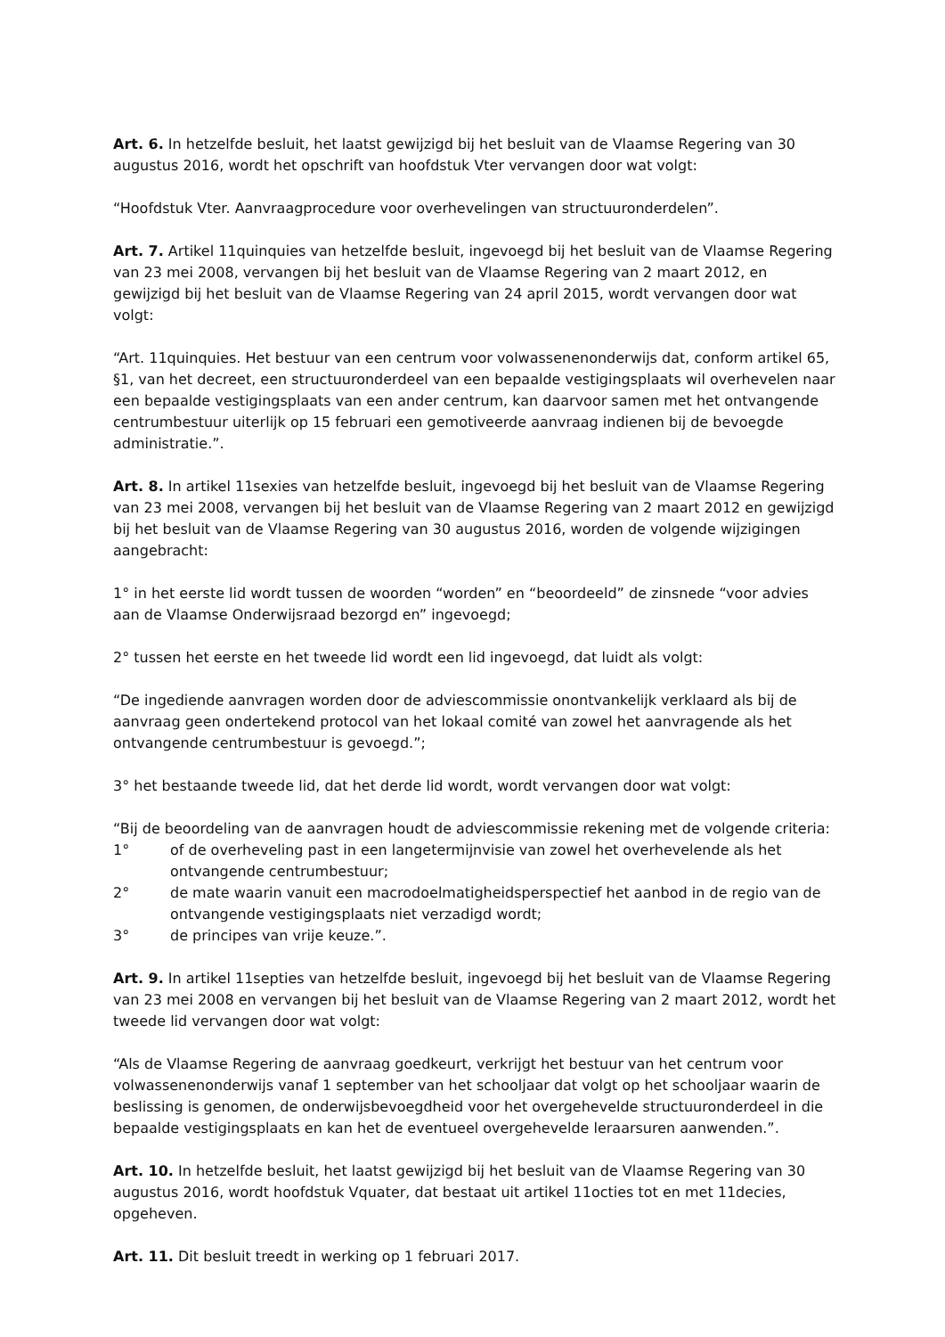Art. 6. In hetzelfde besluit, het laatst gewijzigd bij het besluit van de Vlaamse Regering van 30 augustus 2016, wordt het opschrift van hoofdstuk Vter vervangen door wat volgt:
“Hoofdstuk Vter. Aanvraagprocedure voor overhevelingen van structuuronderdelen”.
Art. 7. Artikel 11quinquies van hetzelfde besluit, ingevoegd bij het besluit van de Vlaamse Regering van 23 mei 2008, vervangen bij het besluit van de Vlaamse Regering van 2 maart 2012, en gewijzigd bij het besluit van de Vlaamse Regering van 24 april 2015, wordt vervangen door wat volgt:
“Art. 11quinquies. Het bestuur van een centrum voor volwassenenonderwijs dat, conform artikel 65, §1, van het decreet, een structuuronderdeel van een bepaalde vestigingsplaats wil overhevelen naar een bepaalde vestigingsplaats van een ander centrum, kan daarvoor samen met het ontvangende centrumbestuur uiterlijk op 15 februari een gemotiveerde aanvraag indienen bij de bevoegde administratie.”.
Art. 8. In artikel 11sexies van hetzelfde besluit, ingevoegd bij het besluit van de Vlaamse Regering van 23 mei 2008, vervangen bij het besluit van de Vlaamse Regering van 2 maart 2012 en gewijzigd bij het besluit van de Vlaamse Regering van 30 augustus 2016, worden de volgende wijzigingen aangebracht:
1° in het eerste lid wordt tussen de woorden “worden” en “beoordeeld” de zinsnede “voor advies aan de Vlaamse Onderwijsraad bezorgd en” ingevoegd;
2° tussen het eerste en het tweede lid wordt een lid ingevoegd, dat luidt als volgt:
“De ingediende aanvragen worden door de adviescommissie onontvankelijk verklaard als bij de aanvraag geen ondertekend protocol van het lokaal comité van zowel het aanvragende als het ontvangende centrumbestuur is gevoegd.”;
3° het bestaande tweede lid, dat het derde lid wordt, wordt vervangen door wat volgt:
“Bij de beoordeling van de aanvragen houdt de adviescommissie rekening met de volgende criteria:
1° of de overheveling past in een langetermijnvisie van zowel het overhevelende als het ontvangende centrumbestuur;
2° de mate waarin vanuit een macrodoelmatigheidsperspectief het aanbod in de regio van de ontvangende vestigingsplaats niet verzadigd wordt;
3° de principes van vrije keuze.”.
Art. 9. In artikel 11septies van hetzelfde besluit, ingevoegd bij het besluit van de Vlaamse Regering van 23 mei 2008 en vervangen bij het besluit van de Vlaamse Regering van 2 maart 2012, wordt het tweede lid vervangen door wat volgt:
“Als de Vlaamse Regering de aanvraag goedkeurt, verkrijgt het bestuur van het centrum voor volwassenenonderwijs vanaf 1 september van het schooljaar dat volgt op het schooljaar waarin de beslissing is genomen, de onderwijsbevoegdheid voor het overgehevelde structuuronderdeel in die bepaalde vestigingsplaats en kan het de eventueel overgehevelde leraarsuren aanwenden.”.
Art. 10. In hetzelfde besluit, het laatst gewijzigd bij het besluit van de Vlaamse Regering van 30 augustus 2016, wordt hoofdstuk Vquater, dat bestaat uit artikel 11octies tot en met 11decies, opgeheven.
Art. 11. Dit besluit treedt in werking op 1 februari 2017.